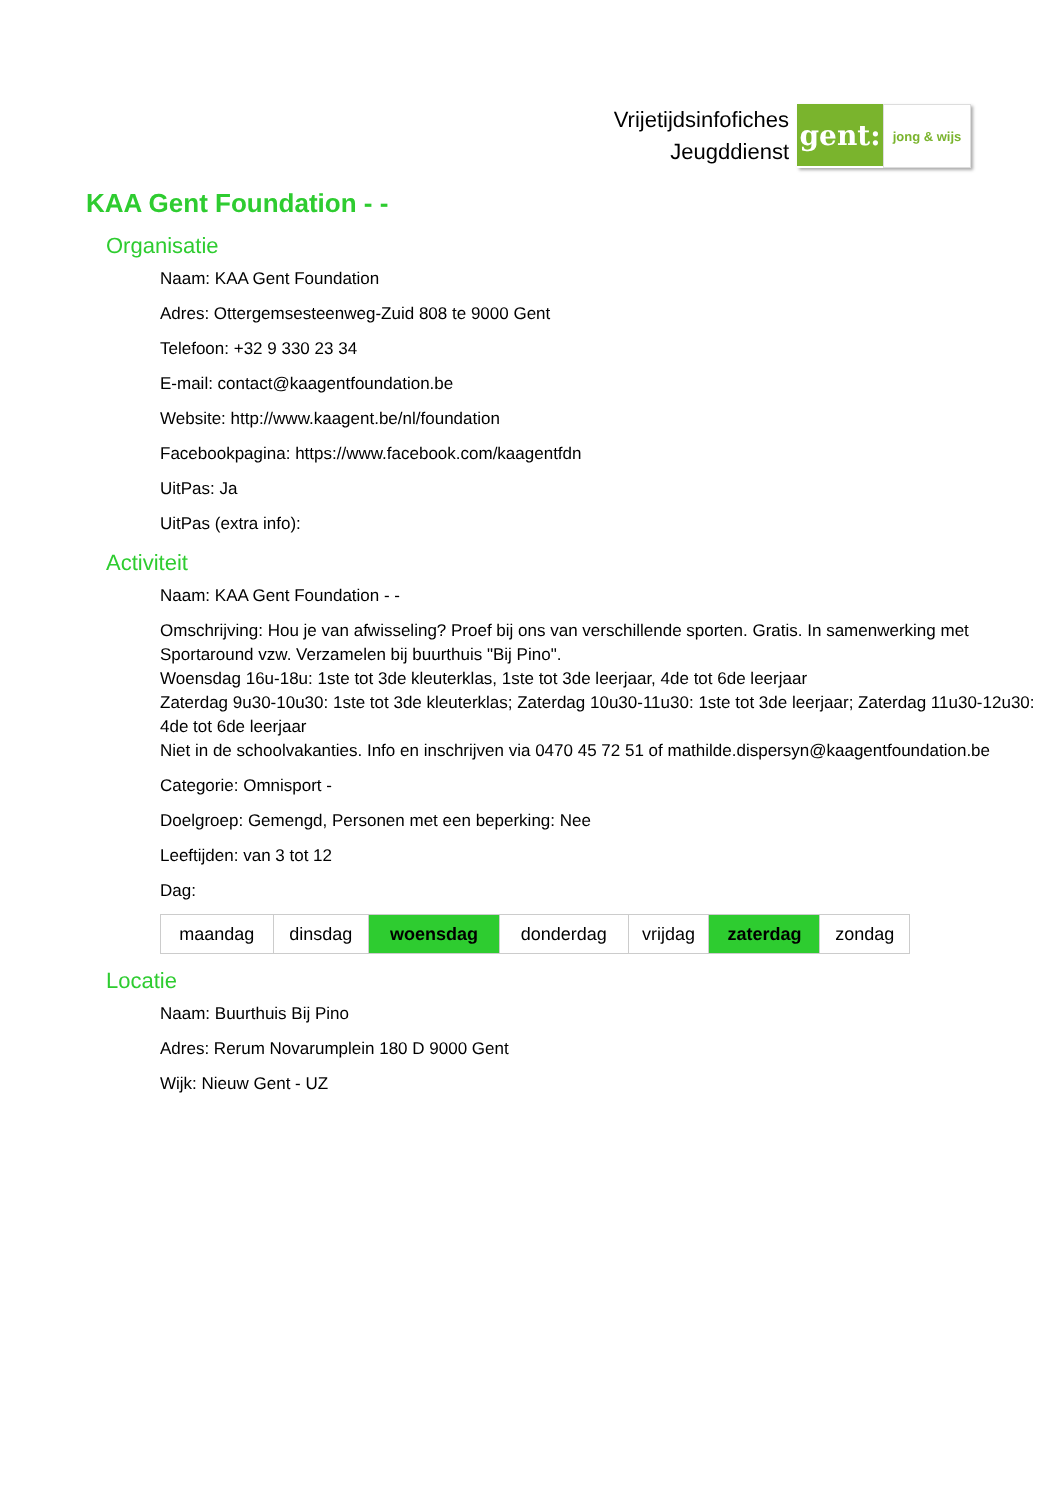Vrijetijdsinfofiches
Jeugddienst
gent:
jong & wijs
KAA Gent Foundation - -
Organisatie
Naam: KAA Gent Foundation
Adres: Ottergemsesteenweg-Zuid 808 te 9000 Gent
Telefoon: +32 9 330 23 34
E-mail: contact@kaagentfoundation.be
Website: http://www.kaagent.be/nl/foundation
Facebookpagina: https://www.facebook.com/kaagentfdn
UitPas: Ja
UitPas (extra info):
Activiteit
Naam: KAA Gent Foundation - -
Omschrijving: Hou je van afwisseling? Proef bij ons van verschillende sporten. Gratis. In samenwerking met Sportaround vzw. Verzamelen bij buurthuis "Bij Pino".
Woensdag 16u-18u: 1ste tot 3de kleuterklas, 1ste tot 3de leerjaar, 4de tot 6de leerjaar
Zaterdag 9u30-10u30: 1ste tot 3de kleuterklas; Zaterdag 10u30-11u30: 1ste tot 3de leerjaar; Zaterdag 11u30-12u30: 4de tot 6de leerjaar
Niet in de schoolvakanties. Info en inschrijven via 0470 45 72 51 of mathilde.dispersyn@kaagentfoundation.be
Categorie: Omnisport -
Doelgroep: Gemengd, Personen met een beperking: Nee
Leeftijden: van 3 tot 12
Dag:
| maandag | dinsdag | woensdag | donderdag | vrijdag | zaterdag | zondag |
Locatie
Naam: Buurthuis Bij Pino
Adres: Rerum Novarumplein 180 D 9000 Gent
Wijk: Nieuw Gent - UZ